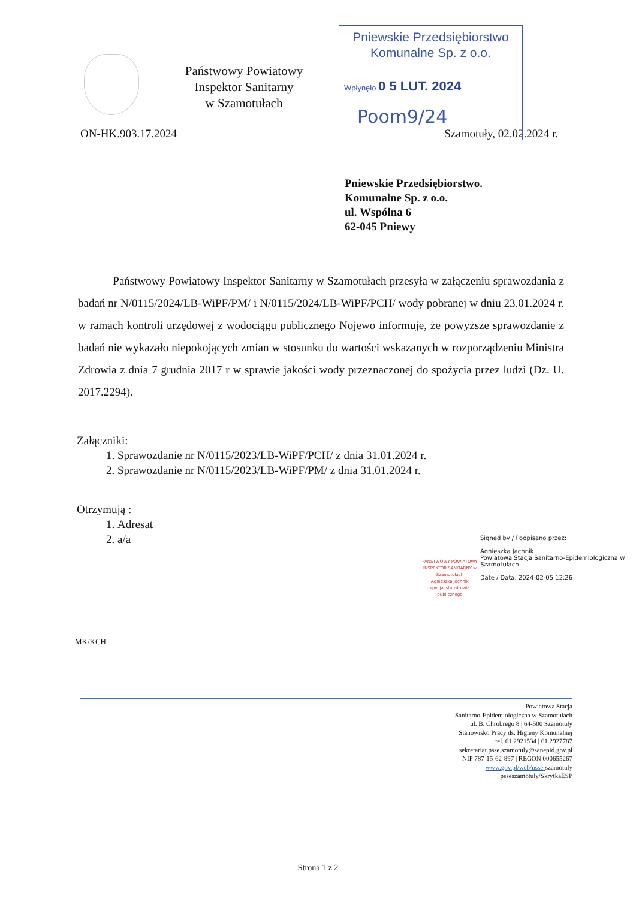Państwowy Powiatowy
Inspektor Sanitarny
w Szamotułach
Pniewskie Przedsiębiorstwo
Komunalne Sp. z o.o.
Wpłynęło 0 5 LUT. 2024
Poom9/24
ON-HK.903.17.2024 Szamotuły, 02.02.2024 r.
Pniewskie Przedsiębiorstwo.
Komunalne Sp. z o.o.
ul. Wspólna 6
62-045 Pniewy
Państwowy Powiatowy Inspektor Sanitarny w Szamotułach przesyła w załączeniu sprawozdania z badań nr N/0115/2024/LB-WiPF/PM/ i N/0115/2024/LB-WiPF/PCH/ wody pobranej w dniu 23.01.2024 r. w ramach kontroli urzędowej z wodociągu publicznego Nojewo informuje, że powyższe sprawozdanie z badań nie wykazało niepokojących zmian w stosunku do wartości wskazanych w rozporządzeniu Ministra Zdrowia z dnia 7 grudnia 2017 r w sprawie jakości wody przeznaczonej do spożycia przez ludzi (Dz. U. 2017.2294).
Załączniki:
1. Sprawozdanie nr N/0115/2023/LB-WiPF/PCH/ z dnia 31.01.2024 r.
2. Sprawozdanie nr N/0115/2023/LB-WiPF/PM/ z dnia 31.01.2024 r.
Otrzymują :
1. Adresat
2. a/a
PAŃSTWOWY POWIATOWY INSPEKTOR SANITARNY w Szamotułach
Agnieszka Jachnik
specjalista zdrowia publicznego
Signed by / Podpisano przez:
Agnieszka Jachnik
Powiatowa Stacja Sanitarno-Epidemiologiczna w Szamotułach
Date / Data: 2024-02-05 12:26
MK/KCH
Powiatowa Stacja
Sanitarno-Epidemiologiczna w Szamotułach
ul. B. Chrobrego 8 | 64-500 Szamotuły
Stanowisko Pracy ds. Higieny Komunalnej
tel. 61 2921534 | 61 2927787
sekretariat.psse.szamotuly@sanepid.gov.pl
NIP 787-15-62-897 | REGON 000655267
www.gov.pl/web/psse-szamotuly
psseszamotuly/SkrytkaESP
Strona 1 z 2